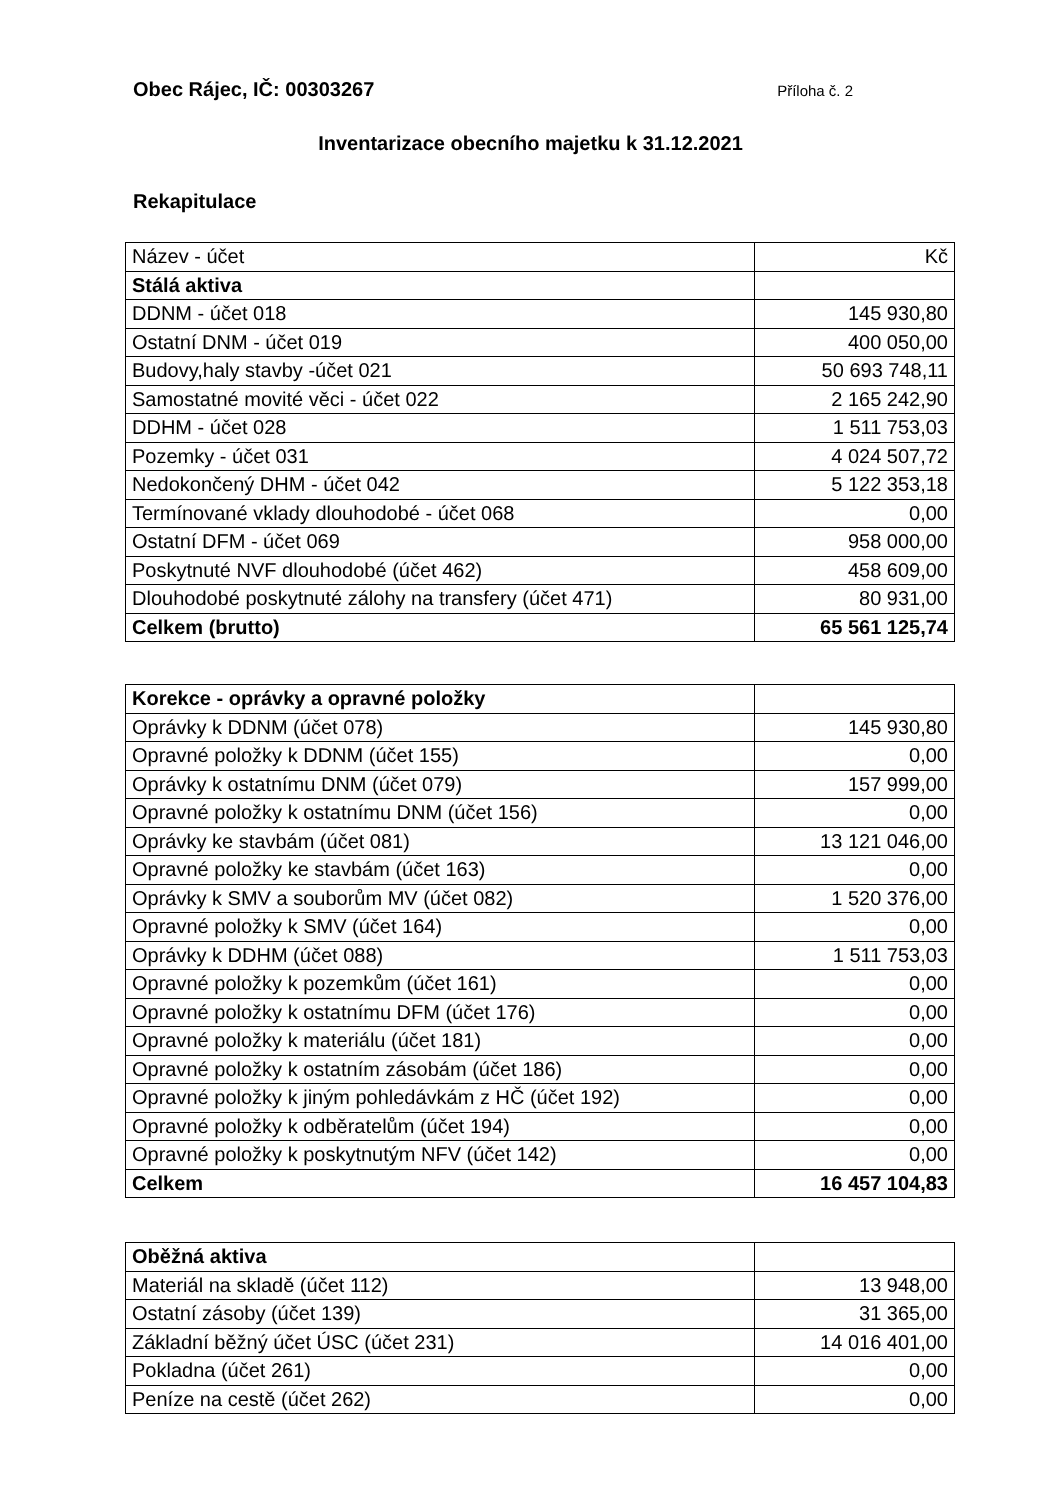Obec Rájec, IČ: 00303267 Příloha č. 2
Inventarizace obecního majetku k 31.12.2021
Rekapitulace
| Název - účet | Kč |
| --- | --- |
| Stálá aktiva | |
| DDNM - účet 018 | 145 930,80 |
| Ostatní DNM - účet 019 | 400 050,00 |
| Budovy,haly stavby -účet 021 | 50 693 748,11 |
| Samostatné movité věci - účet 022 | 2 165 242,90 |
| DDHM - účet 028 | 1 511 753,03 |
| Pozemky - účet 031 | 4 024 507,72 |
| Nedokončený DHM - účet 042 | 5 122 353,18 |
| Termínované vklady dlouhodobé - účet 068 | 0,00 |
| Ostatní DFM - účet 069 | 958 000,00 |
| Poskytnuté NVF dlouhodobé (účet 462) | 458 609,00 |
| Dlouhodobé poskytnuté zálohy na transfery (účet 471) | 80 931,00 |
| Celkem (brutto) | 65 561 125,74 |
| Korekce - oprávky a opravné položky | |
| Oprávky k DDNM (účet 078) | 145 930,80 |
| Opravné položky k DDNM (účet 155) | 0,00 |
| Oprávky k ostatnímu DNM (účet 079) | 157 999,00 |
| Opravné položky k ostatnímu DNM (účet 156) | 0,00 |
| Oprávky ke stavbám (účet 081) | 13 121 046,00 |
| Opravné položky ke stavbám (účet 163) | 0,00 |
| Oprávky k SMV a souborům MV (účet 082) | 1 520 376,00 |
| Opravné položky k SMV (účet 164) | 0,00 |
| Oprávky k DDHM (účet 088) | 1 511 753,03 |
| Opravné položky k pozemkům (účet 161) | 0,00 |
| Opravné položky k ostatnímu DFM (účet 176) | 0,00 |
| Opravné položky k materiálu (účet 181) | 0,00 |
| Opravné položky k ostatním zásobám (účet 186) | 0,00 |
| Opravné položky k jiným pohledávkám z HČ (účet 192) | 0,00 |
| Opravné položky k odběratelům (účet 194) | 0,00 |
| Opravné položky k poskytnutým NFV (účet 142) | 0,00 |
| Celkem | 16 457 104,83 |
| Oběžná aktiva | |
| Materiál na skladě (účet 112) | 13 948,00 |
| Ostatní zásoby (účet 139) | 31 365,00 |
| Základní běžný účet ÚSC (účet 231) | 14 016 401,00 |
| Pokladna (účet 261) | 0,00 |
| Peníze na cestě (účet 262) | 0,00 |